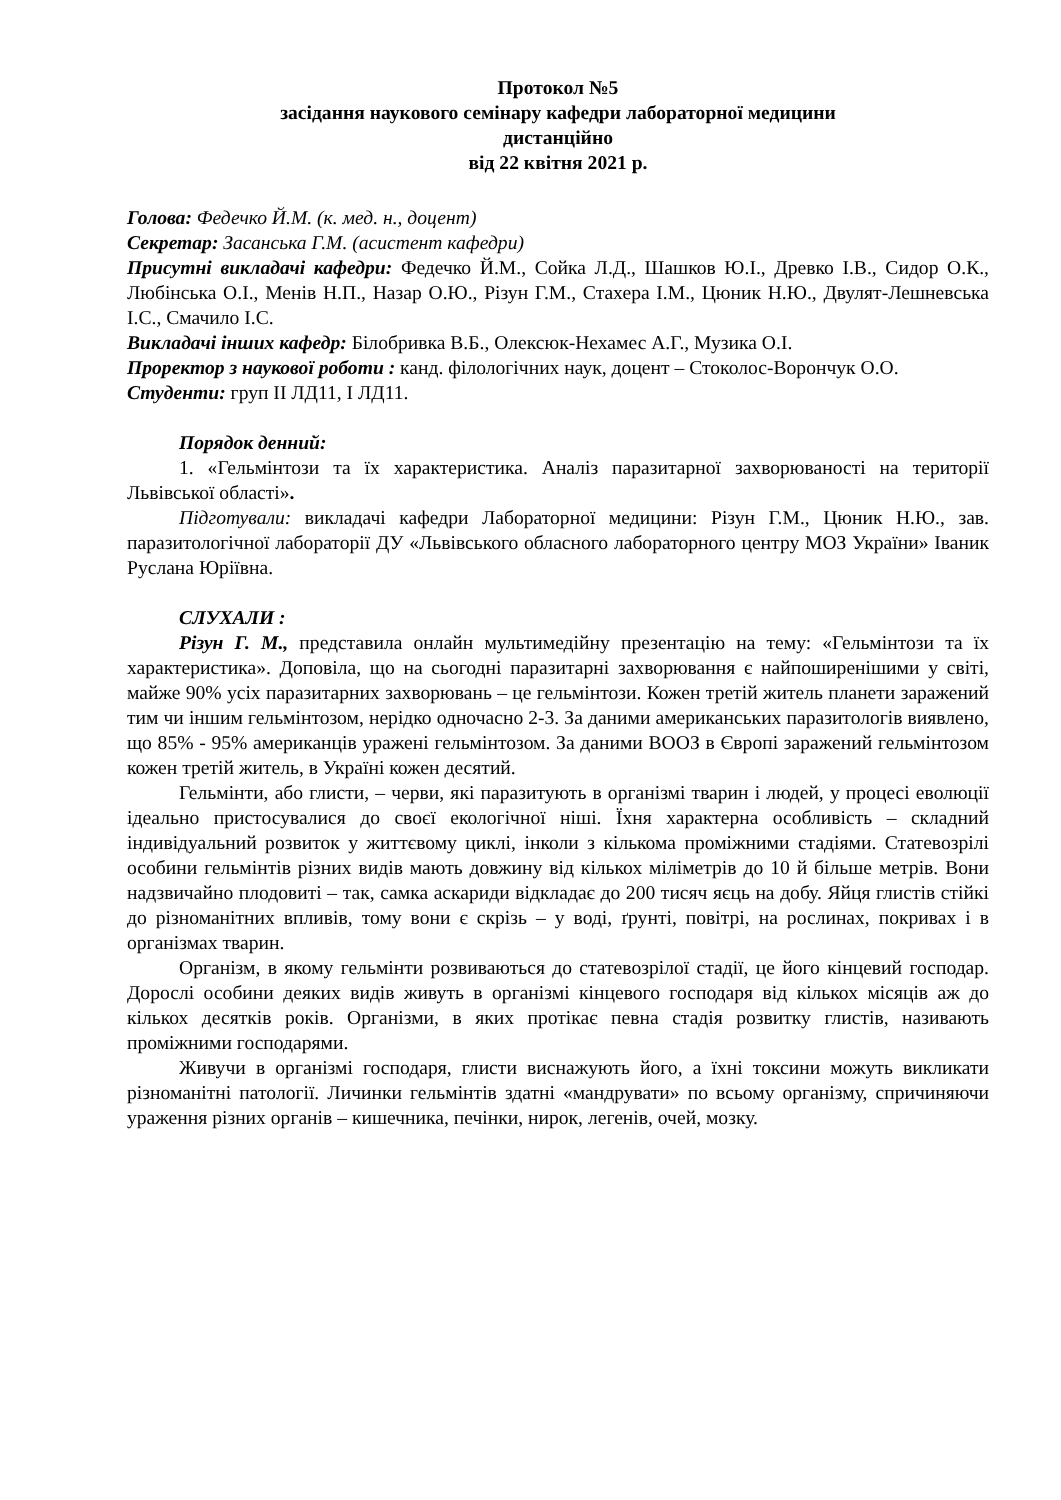Протокол №5
засідання наукового семінару кафедри лабораторної медицини
дистанційно
від 22 квітня 2021 р.
Голова: Федечко Й.М. (к. мед. н., доцент)
Секретар: Засанська Г.М. (асистент кафедри)
Присутні викладачі кафедри: Федечко Й.М., Сойка Л.Д., Шашков Ю.І., Древко І.В., Сидор О.К., Любінська О.І., Менів Н.П., Назар О.Ю., Різун Г.М., Стахера І.М., Цюник Н.Ю., Двулят-Лешневська І.С., Смачило І.С.
Викладачі інших кафедр: Білобривка В.Б., Олексюк-Нехамес А.Г., Музика О.І.
Проректор з наукової роботи : канд. філологічних наук, доцент – Стоколос-Ворончук О.О.
Студенти: груп ІІ ЛД11, І ЛД11.
Порядок денний:
1. «Гельмінтози та їх характеристика. Аналіз паразитарної захворюваності на території Львівської області».
Підготували: викладачі кафедри Лабораторної медицини: Різун Г.М., Цюник Н.Ю., зав. паразитологічної лабораторії ДУ «Львівського обласного лабораторного центру МОЗ України» Іваник Руслана Юріївна.
СЛУХАЛИ :
Різун Г. М., представила онлайн мультимедійну презентацію на тему: «Гельмінтози та їх характеристика». Доповіла, що на сьогодні паразитарні захворювання є найпоширенішими у світі, майже 90% усіх паразитарних захворювань – це гельмінтози. Кожен третій житель планети заражений тим чи іншим гельмінтозом, нерідко одночасно 2-3. За даними американських паразитологів виявлено, що 85% - 95% американців уражені гельмінтозом. За даними ВООЗ в Європі заражений гельмінтозом кожен третій житель, в Україні кожен десятий.
Гельмінти, або глисти, – черви, які паразитують в організмі тварин і людей, у процесі еволюції ідеально пристосувалися до своєї екологічної ніші. Їхня характерна особливість – складний індивідуальний розвиток у життєвому циклі, інколи з кількома проміжними стадіями. Статевозрілі особини гельмінтів різних видів мають довжину від кількох міліметрів до 10 й більше метрів. Вони надзвичайно плодовиті – так, самка аскариди відкладає до 200 тисяч яєць на добу. Яйця глистів стійкі до різноманітних впливів, тому вони є скрізь – у воді, ґрунті, повітрі, на рослинах, покривах і в організмах тварин.
Організм, в якому гельмінти розвиваються до статевозрілої стадії, це його кінцевий господар. Дорослі особини деяких видів живуть в організмі кінцевого господаря від кількох місяців аж до кількох десятків років. Організми, в яких протікає певна стадія розвитку глистів, називають проміжними господарями.
Живучи в організмі господаря, глисти виснажують його, а їхні токсини можуть викликати різноманітні патології. Личинки гельмінтів здатні «мандрувати» по всьому організму, спричиняючи ураження різних органів – кишечника, печінки, нирок, легенів, очей, мозку.